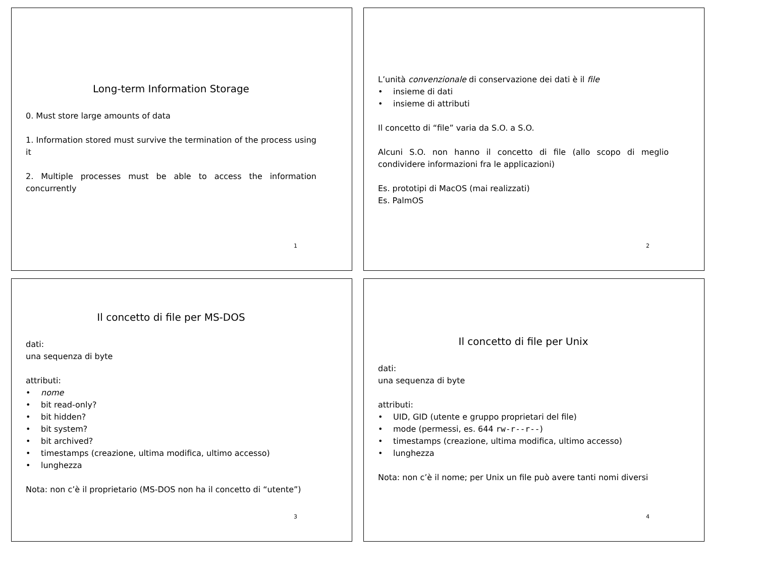Long-term Information Storage
0. Must store large amounts of data
1. Information stored must survive the termination of the process using it
2. Multiple processes must be able to access the information concurrently
1
L’unità convenzionale di conservazione dei dati è il file
• insieme di dati
• insieme di attributi
Il concetto di “file” varia da S.O. a S.O.
Alcuni S.O. non hanno il concetto di file (allo scopo di meglio condividere informazioni fra le applicazioni)
Es. prototipi di MacOS (mai realizzati)
Es. PalmOS
2
Il concetto di file per MS-DOS
dati:
una sequenza di byte
attributi:
• nome
• bit read-only?
• bit hidden?
• bit system?
• bit archived?
• timestamps (creazione, ultima modifica, ultimo accesso)
• lunghezza
Nota: non c’è il proprietario (MS-DOS non ha il concetto di “utente”)
3
Il concetto di file per Unix
dati:
una sequenza di byte
attributi:
• UID, GID (utente e gruppo proprietari del file)
• mode (permessi, es. 644 rw-r--r--)
• timestamps (creazione, ultima modifica, ultimo accesso)
• lunghezza
Nota: non c’è il nome; per Unix un file può avere tanti nomi diversi
4